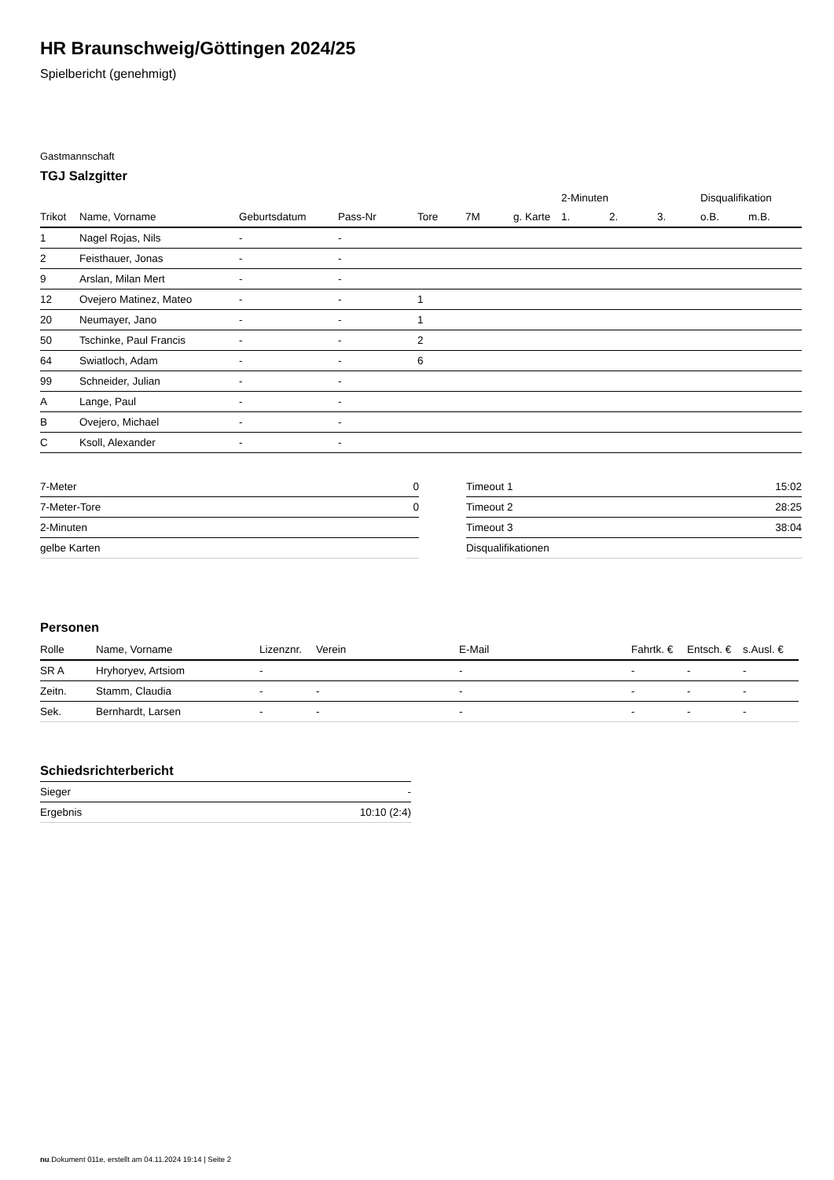HR Braunschweig/Göttingen 2024/25
Spielbericht (genehmigt)
Gastmannschaft
TGJ Salzgitter
| | | | | | | | 2-Minuten | | | Disqualifikation | |
| --- | --- | --- | --- | --- | --- | --- | --- | --- | --- | --- | --- |
| Trikot | Name, Vorname | Geburtsdatum | Pass-Nr | Tore | 7M | g. Karte | 1. | 2. | 3. | o.B. | m.B. |
| 1 | Nagel Rojas, Nils | - | - | | | | | | | | |
| 2 | Feisthauer, Jonas | - | - | | | | | | | | |
| 9 | Arslan, Milan Mert | - | - | | | | | | | | |
| 12 | Ovejero Matinez, Mateo | - | - | 1 | | | | | | | |
| 20 | Neumayer, Jano | - | - | 1 | | | | | | | |
| 50 | Tschinke, Paul Francis | - | - | 2 | | | | | | | |
| 64 | Swiatloch, Adam | - | - | 6 | | | | | | | |
| 99 | Schneider, Julian | - | - | | | | | | | | |
| A | Lange, Paul | - | - | | | | | | | | |
| B | Ovejero, Michael | - | - | | | | | | | | |
| C | Ksoll, Alexander | - | - | | | | | | | | |
| 7-Meter | 0 |
| 7-Meter-Tore | 0 |
| 2-Minuten | |
| gelbe Karten | |
| Timeout 1 | 15:02 |
| Timeout 2 | 28:25 |
| Timeout 3 | 38:04 |
| Disqualifikationen | |
Personen
| Rolle | Name, Vorname | Lizenznr. | Verein | E-Mail | Fahrtk. € | Entsch. € | s.Ausl. € |
| --- | --- | --- | --- | --- | --- | --- | --- |
| SR A | Hryhoryev, Artsiom | - | | - | - | - | - |
| Zeitn. | Stamm, Claudia | - | - | - | - | - | - |
| Sek. | Bernhardt, Larsen | - | - | - | - | - | - |
Schiedsrichterbericht
| Sieger | - |
| Ergebnis | 10:10 (2:4) |
nu.Dokument 011e, erstellt am 04.11.2024 19:14 | Seite 2